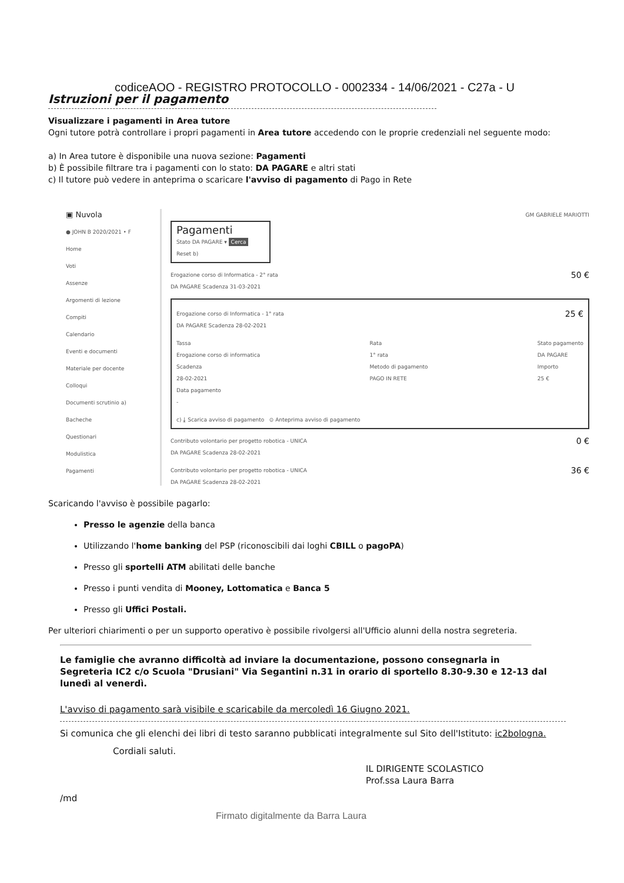codiceAOO - REGISTRO PROTOCOLLO - 0002334 - 14/06/2021 - C27a - U
Istruzioni per il pagamento
Visualizzare i pagamenti in Area tutore
Ogni tutore potrà controllare i propri pagamenti in Area tutore accedendo con le proprie credenziali nel seguente modo:
a) In Area tutore è disponibile una nuova sezione: Pagamenti
b) È possibile filtrare tra i pagamenti con lo stato: DA PAGARE e altri stati
c) Il tutore può vedere in anteprima o scaricare l'avviso di pagamento di Pago in Rete
▣ Nuvola
● JOHN B 2020/2021 • F
Home
Voti
Assenze
Argomenti di lezione
Compiti
Calendario
Eventi e documenti
Materiale per docente
Colloqui
Documenti scrutinio a)
Bacheche
Questionari
Modulistica
Pagamenti
GM GABRIELE MARIOTTI
Pagamenti
Stato DA PAGARE ▾ Cerca Reset b)
Erogazione corso di Informatica - 2° rata
DA PAGARE Scadenza 31-03-2021 50 €
Erogazione corso di Informatica - 1° rata
DA PAGARE Scadenza 28-02-2021 25 €
Tassa
Erogazione corso di informatica
Scadenza
28-02-2021
Data pagamento
- Rata
1° rata
Metodo di pagamento
PAGO IN RETE Stato pagamento
DA PAGARE
Importo
25 €
c) ⤓ Scarica avviso di pagamento ⊙ Anteprima avviso di pagamento
Contributo volontario per progetto robotica - UNICA
DA PAGARE Scadenza 28-02-2021 0 €
Contributo volontario per progetto robotica - UNICA
DA PAGARE Scadenza 28-02-2021 36 €
Scaricando l'avviso è possibile pagarlo:
Presso le agenzie della banca
Utilizzando l'home banking del PSP (riconoscibili dai loghi CBILL o pagoPA)
Presso gli sportelli ATM abilitati delle banche
Presso i punti vendita di Mooney, Lottomatica e Banca 5
Presso gli Uffici Postali.
Per ulteriori chiarimenti o per un supporto operativo è possibile rivolgersi all'Ufficio alunni della nostra segreteria.
Le famiglie che avranno difficoltà ad inviare la documentazione, possono consegnarla in Segreteria IC2 c/o Scuola "Drusiani" Via Segantini n.31 in orario di sportello 8.30-9.30 e 12-13 dal lunedì al venerdì.
L'avviso di pagamento sarà visibile e scaricabile da mercoledì 16 Giugno 2021.
Si comunica che gli elenchi dei libri di testo saranno pubblicati integralmente sul Sito dell'Istituto: ic2bologna.
Cordiali saluti.
IL DIRIGENTE SCOLASTICO
Prof.ssa Laura Barra
/md
Firmato digitalmente da Barra Laura